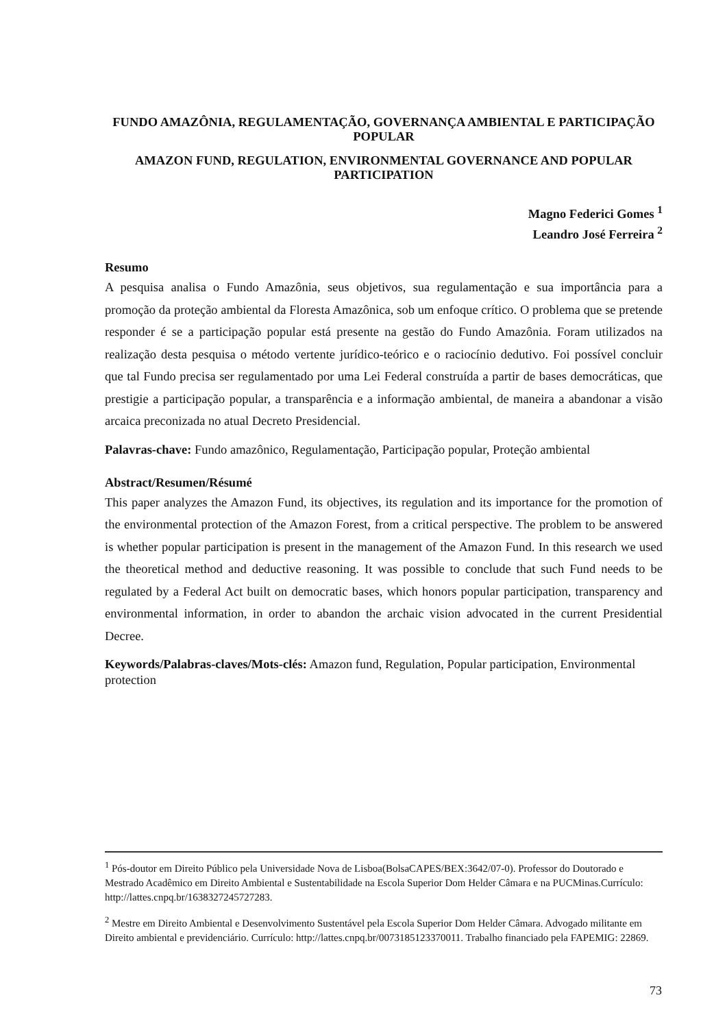FUNDO AMAZÔNIA, REGULAMENTAÇÃO, GOVERNANÇA AMBIENTAL E PARTICIPAÇÃO POPULAR
AMAZON FUND, REGULATION, ENVIRONMENTAL GOVERNANCE AND POPULAR PARTICIPATION
Magno Federici Gomes <sup>1</sup>
Leandro José Ferreira <sup>2</sup>
Resumo
A pesquisa analisa o Fundo Amazônia, seus objetivos, sua regulamentação e sua importância para a promoção da proteção ambiental da Floresta Amazônica, sob um enfoque crítico. O problema que se pretende responder é se a participação popular está presente na gestão do Fundo Amazônia. Foram utilizados na realização desta pesquisa o método vertente jurídico-teórico e o raciocínio dedutivo. Foi possível concluir que tal Fundo precisa ser regulamentado por uma Lei Federal construída a partir de bases democráticas, que prestigie a participação popular, a transparência e a informação ambiental, de maneira a abandonar a visão arcaica preconizada no atual Decreto Presidencial.
Palavras-chave: Fundo amazônico, Regulamentação, Participação popular, Proteção ambiental
Abstract/Resumen/Résumé
This paper analyzes the Amazon Fund, its objectives, its regulation and its importance for the promotion of the environmental protection of the Amazon Forest, from a critical perspective. The problem to be answered is whether popular participation is present in the management of the Amazon Fund. In this research we used the theoretical method and deductive reasoning. It was possible to conclude that such Fund needs to be regulated by a Federal Act built on democratic bases, which honors popular participation, transparency and environmental information, in order to abandon the archaic vision advocated in the current Presidential Decree.
Keywords/Palabras-claves/Mots-clés: Amazon fund, Regulation, Popular participation, Environmental protection
<sup>1</sup> Pós-doutor em Direito Público pela Universidade Nova de Lisboa(BolsaCAPES/BEX:3642/07-0). Professor do Doutorado e Mestrado Acadêmico em Direito Ambiental e Sustentabilidade na Escola Superior Dom Helder Câmara e na PUCMinas.Currículo: http://lattes.cnpq.br/1638327245727283.
<sup>2</sup> Mestre em Direito Ambiental e Desenvolvimento Sustentável pela Escola Superior Dom Helder Câmara. Advogado militante em Direito ambiental e previdenciário. Currículo: http://lattes.cnpq.br/0073185123370011. Trabalho financiado pela FAPEMIG: 22869.
73